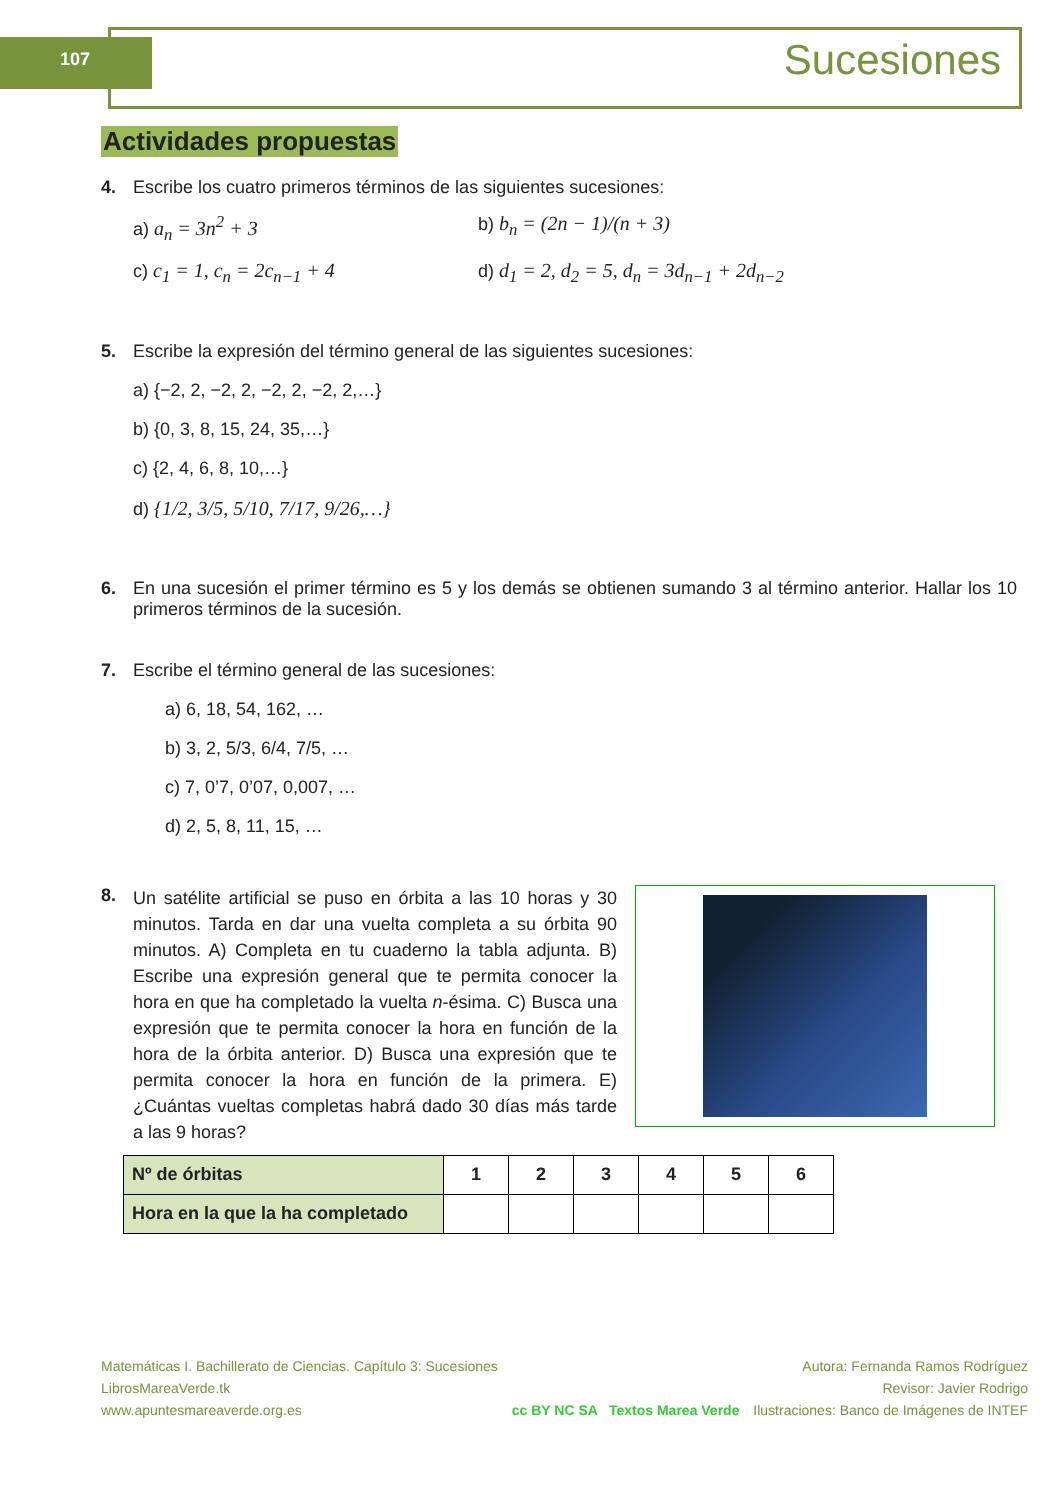107 Sucesiones
Actividades propuestas
4. Escribe los cuatro primeros términos de las siguientes sucesiones:
a) a<sub>n</sub> = 3n<sup>2</sup> + 3 b) b<sub>n</sub> = (2n − 1)/(n + 3)
c) c<sub>1</sub> = 1, c<sub>n</sub> = 2c<sub>n−1</sub> + 4 d) d<sub>1</sub> = 2, d<sub>2</sub> = 5, d<sub>n</sub> = 3d<sub>n−1</sub> + 2d<sub>n−2</sub>
5. Escribe la expresión del término general de las siguientes sucesiones:
a) {−2, 2, −2, 2, −2, 2, −2, 2,…}
b) {0, 3, 8, 15, 24, 35,…}
c) {2, 4, 6, 8, 10,…}
d) {1/2, 3/5, 5/10, 7/17, 9/26,…}
6. En una sucesión el primer término es 5 y los demás se obtienen sumando 3 al término anterior. Hallar los 10 primeros términos de la sucesión.
7. Escribe el término general de las sucesiones:
a) 6, 18, 54, 162, …
b) 3, 2, 5/3, 6/4, 7/5, …
c) 7, 0’7, 0’07, 0,007, …
d) 2, 5, 8, 11, 15, …
8.
Un satélite artificial se puso en órbita a las 10 horas y 30 minutos. Tarda en dar una vuelta completa a su órbita 90 minutos. A) Completa en tu cuaderno la tabla adjunta. B) Escribe una expresión general que te permita conocer la hora en que ha completado la vuelta n-ésima. C) Busca una expresión que te permita conocer la hora en función de la hora de la órbita anterior. D) Busca una expresión que te permita conocer la hora en función de la primera. E) ¿Cuántas vueltas completas habrá dado 30 días más tarde a las 9 horas?
| Nº de órbitas | 1 | 2 | 3 | 4 | 5 | 6 |
| Hora en la que la ha completado | | | | | | |
Matemáticas I. Bachillerato de Ciencias. Capítulo 3: Sucesiones
LibrosMareaVerde.tk
www.apuntesmareaverde.org.es
cc BY NC SA Textos Marea Verde
Autora: Fernanda Ramos Rodríguez
Revisor: Javier Rodrigo
Ilustraciones: Banco de Imágenes de INTEF